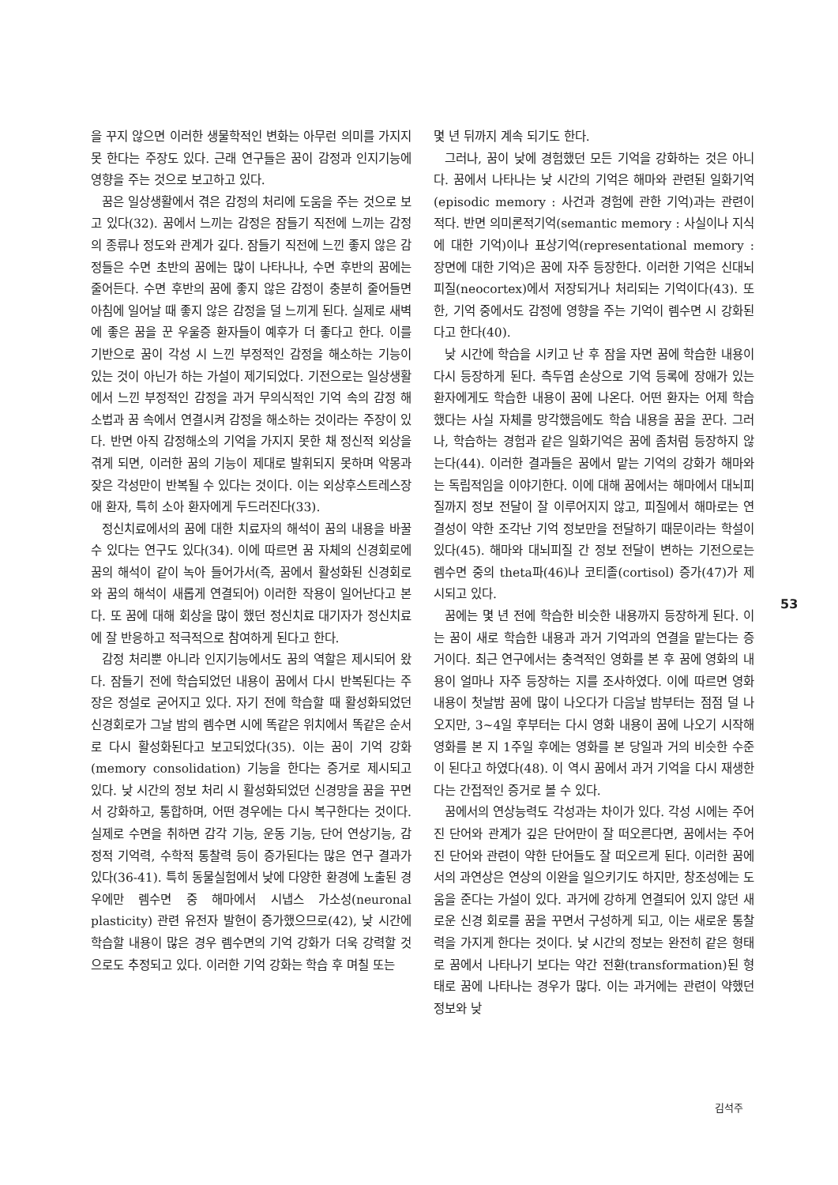을 꾸지 않으면 이러한 생물학적인 변화는 아무런 의미를 가지지 못 한다는 주장도 있다. 근래 연구들은 꿈이 감정과 인지기능에 영향을 주는 것으로 보고하고 있다.
꿈은 일상생활에서 겪은 감정의 처리에 도움을 주는 것으로 보고 있다(32). 꿈에서 느끼는 감정은 잠들기 직전에 느끼는 감정의 종류나 정도와 관계가 깊다. 잠들기 직전에 느낀 좋지 않은 감정들은 수면 초반의 꿈에는 많이 나타나나, 수면 후반의 꿈에는 줄어든다. 수면 후반의 꿈에 좋지 않은 감정이 충분히 줄어들면 아침에 일어날 때 좋지 않은 감정을 덜 느끼게 된다. 실제로 새벽에 좋은 꿈을 꾼 우울증 환자들이 예후가 더 좋다고 한다. 이를 기반으로 꿈이 각성 시 느낀 부정적인 감정을 해소하는 기능이 있는 것이 아닌가 하는 가설이 제기되었다. 기전으로는 일상생활에서 느낀 부정적인 감정을 과거 무의식적인 기억 속의 감정 해소법과 꿈 속에서 연결시켜 감정을 해소하는 것이라는 주장이 있다. 반면 아직 감정해소의 기억을 가지지 못한 채 정신적 외상을 겪게 되면, 이러한 꿈의 기능이 제대로 발휘되지 못하며 악몽과 잦은 각성만이 반복될 수 있다는 것이다. 이는 외상후스트레스장애 환자, 특히 소아 환자에게 두드러진다(33).
정신치료에서의 꿈에 대한 치료자의 해석이 꿈의 내용을 바꿀 수 있다는 연구도 있다(34). 이에 따르면 꿈 자체의 신경회로에 꿈의 해석이 같이 녹아 들어가서(즉, 꿈에서 활성화된 신경회로와 꿈의 해석이 새롭게 연결되어) 이러한 작용이 일어난다고 본다. 또 꿈에 대해 회상을 많이 했던 정신치료 대기자가 정신치료에 잘 반응하고 적극적으로 참여하게 된다고 한다.
감정 처리뿐 아니라 인지기능에서도 꿈의 역할은 제시되어 왔다. 잠들기 전에 학습되었던 내용이 꿈에서 다시 반복된다는 주장은 정설로 굳어지고 있다. 자기 전에 학습할 때 활성화되었던 신경회로가 그날 밤의 렘수면 시에 똑같은 위치에서 똑같은 순서로 다시 활성화된다고 보고되었다(35). 이는 꿈이 기억 강화(memory consolidation) 기능을 한다는 증거로 제시되고 있다. 낮 시간의 정보 처리 시 활성화되었던 신경망을 꿈을 꾸면서 강화하고, 통합하며, 어떤 경우에는 다시 복구한다는 것이다. 실제로 수면을 취하면 감각 기능, 운동 기능, 단어 연상기능, 감정적 기억력, 수학적 통찰력 등이 증가된다는 많은 연구 결과가 있다(36-41). 특히 동물실험에서 낮에 다양한 환경에 노출된 경우에만 렘수면 중 해마에서 시냅스 가소성(neuronal plasticity) 관련 유전자 발현이 증가했으므로(42), 낮 시간에 학습할 내용이 많은 경우 렘수면의 기억 강화가 더욱 강력할 것으로도 추정되고 있다. 이러한 기억 강화는 학습 후 며칠 또는
몇 년 뒤까지 계속 되기도 한다.
그러나, 꿈이 낮에 경험했던 모든 기억을 강화하는 것은 아니다. 꿈에서 나타나는 낮 시간의 기억은 해마와 관련된 일화기억(episodic memory : 사건과 경험에 관한 기억)과는 관련이 적다. 반면 의미론적기억(semantic memory : 사실이나 지식에 대한 기억)이나 표상기억(representational memory : 장면에 대한 기억)은 꿈에 자주 등장한다. 이러한 기억은 신대뇌피질(neocortex)에서 저장되거나 처리되는 기억이다(43). 또한, 기억 중에서도 감정에 영향을 주는 기억이 렘수면 시 강화된다고 한다(40).
낮 시간에 학습을 시키고 난 후 잠을 자면 꿈에 학습한 내용이 다시 등장하게 된다. 측두엽 손상으로 기억 등록에 장애가 있는 환자에게도 학습한 내용이 꿈에 나온다. 어떤 환자는 어제 학습했다는 사실 자체를 망각했음에도 학습 내용을 꿈을 꾼다. 그러나, 학습하는 경험과 같은 일화기억은 꿈에 좀처럼 등장하지 않는다(44). 이러한 결과들은 꿈에서 맡는 기억의 강화가 해마와는 독립적임을 이야기한다. 이에 대해 꿈에서는 해마에서 대뇌피질까지 정보 전달이 잘 이루어지지 않고, 피질에서 해마로는 연결성이 약한 조각난 기억 정보만을 전달하기 때문이라는 학설이 있다(45). 해마와 대뇌피질 간 정보 전달이 변하는 기전으로는 렘수면 중의 theta파(46)나 코티졸(cortisol) 증가(47)가 제시되고 있다.
꿈에는 몇 년 전에 학습한 비슷한 내용까지 등장하게 된다. 이는 꿈이 새로 학습한 내용과 과거 기억과의 연결을 맡는다는 증거이다. 최근 연구에서는 충격적인 영화를 본 후 꿈에 영화의 내용이 얼마나 자주 등장하는 지를 조사하였다. 이에 따르면 영화 내용이 첫날밤 꿈에 많이 나오다가 다음날 밤부터는 점점 덜 나오지만, 3~4일 후부터는 다시 영화 내용이 꿈에 나오기 시작해 영화를 본 지 1주일 후에는 영화를 본 당일과 거의 비슷한 수준이 된다고 하였다(48). 이 역시 꿈에서 과거 기억을 다시 재생한다는 간접적인 증거로 볼 수 있다.
꿈에서의 연상능력도 각성과는 차이가 있다. 각성 시에는 주어진 단어와 관계가 깊은 단어만이 잘 떠오른다면, 꿈에서는 주어진 단어와 관련이 약한 단어들도 잘 떠오르게 된다. 이러한 꿈에서의 과연상은 연상의 이완을 일으키기도 하지만, 창조성에는 도움을 준다는 가설이 있다. 과거에 강하게 연결되어 있지 않던 새로운 신경 회로를 꿈을 꾸면서 구성하게 되고, 이는 새로운 통찰력을 가지게 한다는 것이다. 낮 시간의 정보는 완전히 같은 형태로 꿈에서 나타나기 보다는 약간 전환(transformation)된 형태로 꿈에 나타나는 경우가 많다. 이는 과거에는 관련이 약했던 정보와 낮
53
김석주